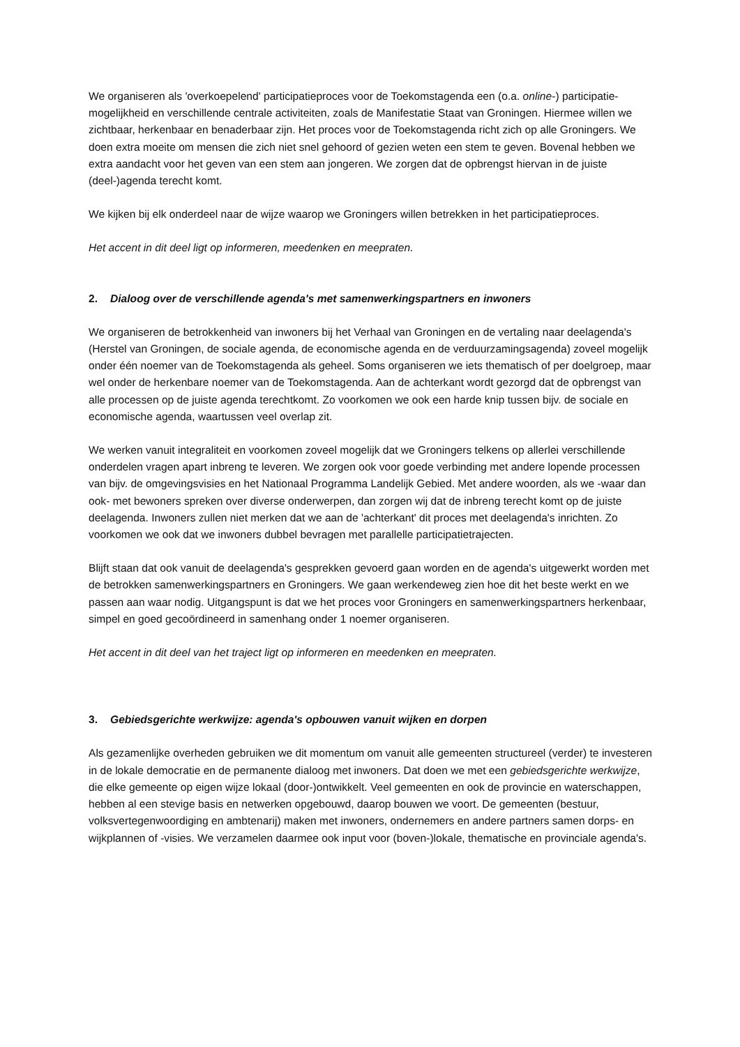We organiseren als 'overkoepelend' participatieproces voor de Toekomstagenda een (o.a. online-) participatie-mogelijkheid en verschillende centrale activiteiten, zoals de Manifestatie Staat van Groningen. Hiermee willen we zichtbaar, herkenbaar en benaderbaar zijn. Het proces voor de Toekomstagenda richt zich op alle Groningers. We doen extra moeite om mensen die zich niet snel gehoord of gezien weten een stem te geven. Bovenal hebben we extra aandacht voor het geven van een stem aan jongeren. We zorgen dat de opbrengst hiervan in de juiste (deel-)agenda terecht komt.
We kijken bij elk onderdeel naar de wijze waarop we Groningers willen betrekken in het participatieproces.
Het accent in dit deel ligt op informeren, meedenken en meepraten.
2. Dialoog over de verschillende agenda's met samenwerkingspartners en inwoners
We organiseren de betrokkenheid van inwoners bij het Verhaal van Groningen en de vertaling naar deelagenda's (Herstel van Groningen, de sociale agenda, de economische agenda en de verduurzamingsagenda) zoveel mogelijk onder één noemer van de Toekomstagenda als geheel. Soms organiseren we iets thematisch of per doelgroep, maar wel onder de herkenbare noemer van de Toekomstagenda. Aan de achterkant wordt gezorgd dat de opbrengst van alle processen op de juiste agenda terechtkomt. Zo voorkomen we ook een harde knip tussen bijv. de sociale en economische agenda, waartussen veel overlap zit.
We werken vanuit integraliteit en voorkomen zoveel mogelijk dat we Groningers telkens op allerlei verschillende onderdelen vragen apart inbreng te leveren. We zorgen ook voor goede verbinding met andere lopende processen van bijv. de omgevingsvisies en het Nationaal Programma Landelijk Gebied. Met andere woorden, als we -waar dan ook- met bewoners spreken over diverse onderwerpen, dan zorgen wij dat de inbreng terecht komt op de juiste deelagenda. Inwoners zullen niet merken dat we aan de 'achterkant' dit proces met deelagenda's inrichten. Zo voorkomen we ook dat we inwoners dubbel bevragen met parallelle participatietrajecten.
Blijft staan dat ook vanuit de deelagenda's gesprekken gevoerd gaan worden en de agenda's uitgewerkt worden met de betrokken samenwerkingspartners en Groningers. We gaan werkendeweg zien hoe dit het beste werkt en we passen aan waar nodig. Uitgangspunt is dat we het proces voor Groningers en samenwerkingspartners herkenbaar, simpel en goed gecoördineerd in samenhang onder 1 noemer organiseren.
Het accent in dit deel van het traject ligt op informeren en meedenken en meepraten.
3. Gebiedsgerichte werkwijze: agenda's opbouwen vanuit wijken en dorpen
Als gezamenlijke overheden gebruiken we dit momentum om vanuit alle gemeenten structureel (verder) te investeren in de lokale democratie en de permanente dialoog met inwoners. Dat doen we met een gebiedsgerichte werkwijze, die elke gemeente op eigen wijze lokaal (door-)ontwikkelt. Veel gemeenten en ook de provincie en waterschappen, hebben al een stevige basis en netwerken opgebouwd, daarop bouwen we voort. De gemeenten (bestuur, volksvertegenwoordiging en ambtenarij) maken met inwoners, ondernemers en andere partners samen dorps- en wijkplannen of -visies. We verzamelen daarmee ook input voor (boven-)lokale, thematische en provinciale agenda's.